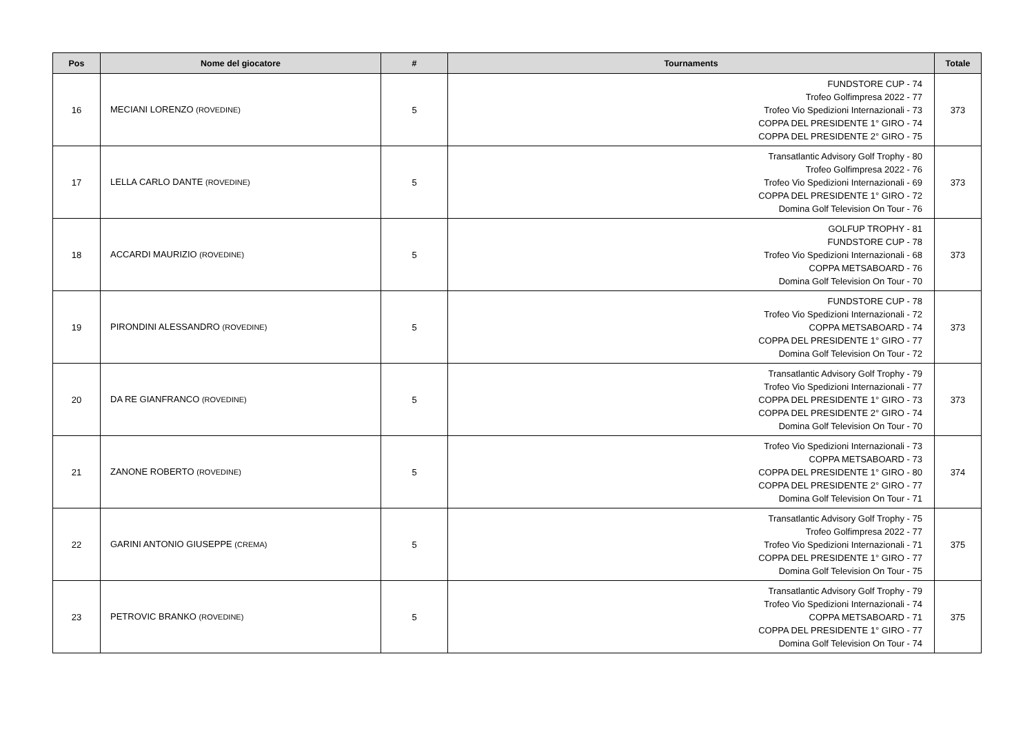| Pos | Nome del giocatore | # | Tournaments | Totale |
| --- | --- | --- | --- | --- |
| 16 | MECIANI LORENZO (ROVEDINE) | 5 | FUNDSTORE CUP - 74 Trofeo Golfimpresa 2022 - 77 Trofeo Vio Spedizioni Internazionali - 73 COPPA DEL PRESIDENTE 1° GIRO - 74 COPPA DEL PRESIDENTE 2° GIRO - 75 | 373 |
| 17 | LELLA CARLO DANTE (ROVEDINE) | 5 | Transatlantic Advisory Golf Trophy - 80 Trofeo Golfimpresa 2022 - 76 Trofeo Vio Spedizioni Internazionali - 69 COPPA DEL PRESIDENTE 1° GIRO - 72 Domina Golf Television On Tour - 76 | 373 |
| 18 | ACCARDI MAURIZIO (ROVEDINE) | 5 | GOLFUP TROPHY - 81 FUNDSTORE CUP - 78 Trofeo Vio Spedizioni Internazionali - 68 COPPA METSABOARD - 76 Domina Golf Television On Tour - 70 | 373 |
| 19 | PIRONDINI ALESSANDRO (ROVEDINE) | 5 | FUNDSTORE CUP - 78 Trofeo Vio Spedizioni Internazionali - 72 COPPA METSABOARD - 74 COPPA DEL PRESIDENTE 1° GIRO - 77 Domina Golf Television On Tour - 72 | 373 |
| 20 | DA RE GIANFRANCO (ROVEDINE) | 5 | Transatlantic Advisory Golf Trophy - 79 Trofeo Vio Spedizioni Internazionali - 77 COPPA DEL PRESIDENTE 1° GIRO - 73 COPPA DEL PRESIDENTE 2° GIRO - 74 Domina Golf Television On Tour - 70 | 373 |
| 21 | ZANONE ROBERTO (ROVEDINE) | 5 | Trofeo Vio Spedizioni Internazionali - 73 COPPA METSABOARD - 73 COPPA DEL PRESIDENTE 1° GIRO - 80 COPPA DEL PRESIDENTE 2° GIRO - 77 Domina Golf Television On Tour - 71 | 374 |
| 22 | GARINI ANTONIO GIUSEPPE (CREMA) | 5 | Transatlantic Advisory Golf Trophy - 75 Trofeo Golfimpresa 2022 - 77 Trofeo Vio Spedizioni Internazionali - 71 COPPA DEL PRESIDENTE 1° GIRO - 77 Domina Golf Television On Tour - 75 | 375 |
| 23 | PETROVIC BRANKO (ROVEDINE) | 5 | Transatlantic Advisory Golf Trophy - 79 Trofeo Vio Spedizioni Internazionali - 74 COPPA METSABOARD - 71 COPPA DEL PRESIDENTE 1° GIRO - 77 Domina Golf Television On Tour - 74 | 375 |